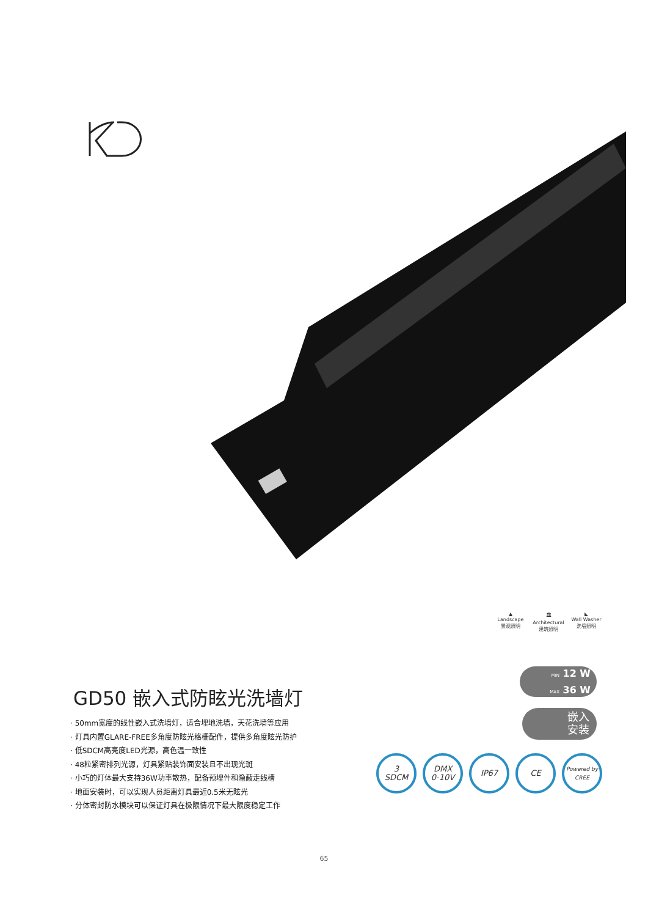▲
Landscape
景观照明
🏛
Architectural
建筑照明
◣
Wall Washer
洗墙照明
GD50 嵌入式防眩光洗墙灯
· 50mm宽度的线性嵌入式洗墙灯，适合埋地洗墙，天花洗墙等应用
· 灯具内置GLARE-FREE多角度防眩光格栅配件，提供多角度眩光防护
· 低SDCM高亮度LED光源，高色温一致性
· 48粒紧密排列光源，灯具紧贴装饰面安装且不出现光斑
· 小巧的灯体最大支持36W功率散热，配备预埋件和隐蔽走线槽
· 地面安装时，可以实现人员距离灯具最近0.5米无眩光
· 分体密封防水模块可以保证灯具在极限情况下最大限度稳定工作
MIN 12 W
MAX 36 W
嵌入
安装
3
SDCM
DMX
0-10V
IP67 CE
Powered by
CREE
65